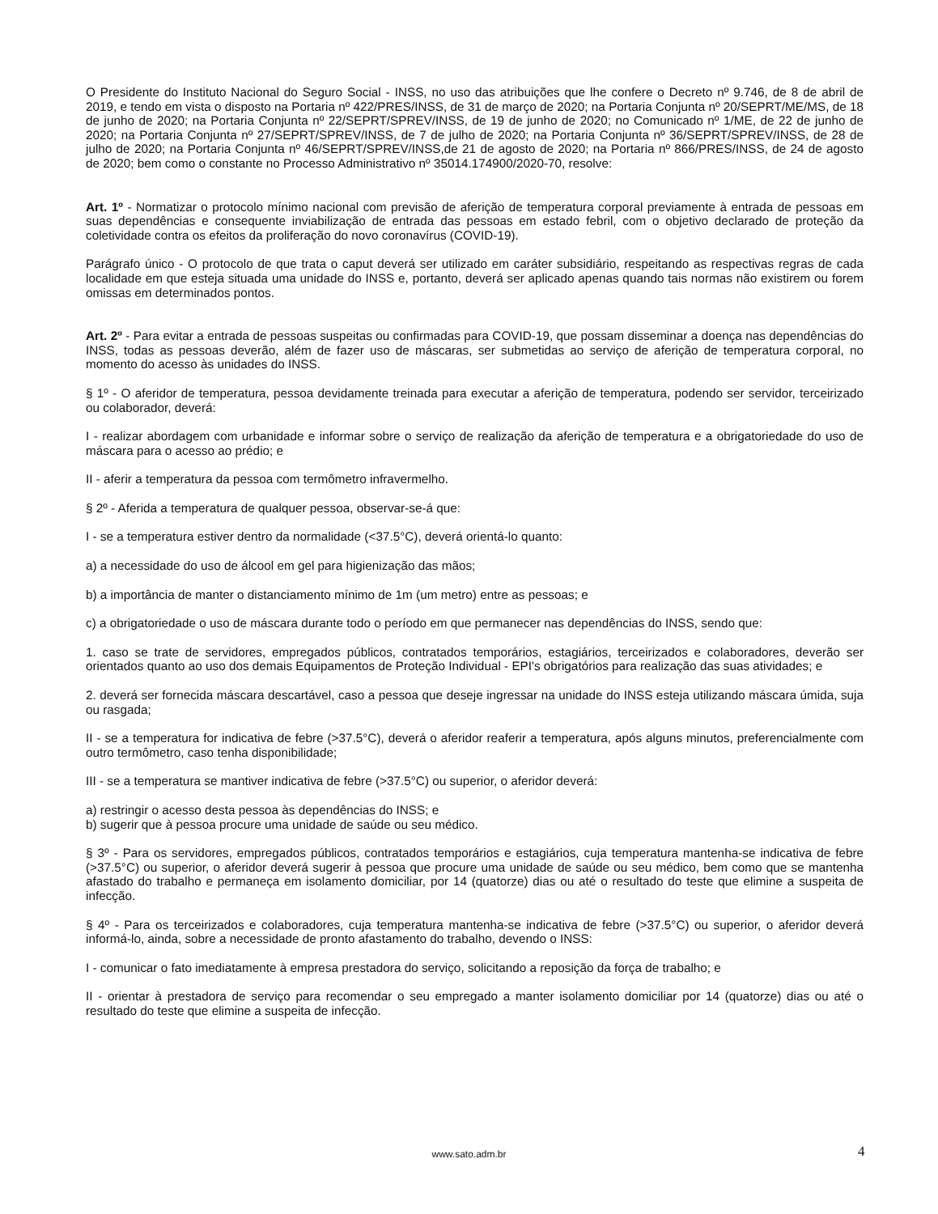O Presidente do Instituto Nacional do Seguro Social - INSS, no uso das atribuições que lhe confere o Decreto nº 9.746, de 8 de abril de 2019, e tendo em vista o disposto na Portaria nº 422/PRES/INSS, de 31 de março de 2020; na Portaria Conjunta nº 20/SEPRT/ME/MS, de 18 de junho de 2020; na Portaria Conjunta nº 22/SEPRT/SPREV/INSS, de 19 de junho de 2020; no Comunicado nº 1/ME, de 22 de junho de 2020; na Portaria Conjunta nº 27/SEPRT/SPREV/INSS, de 7 de julho de 2020; na Portaria Conjunta nº 36/SEPRT/SPREV/INSS, de 28 de julho de 2020; na Portaria Conjunta nº 46/SEPRT/SPREV/INSS,de 21 de agosto de 2020; na Portaria nº 866/PRES/INSS, de 24 de agosto de 2020; bem como o constante no Processo Administrativo nº 35014.174900/2020-70, resolve:
Art. 1º - Normatizar o protocolo mínimo nacional com previsão de aferição de temperatura corporal previamente à entrada de pessoas em suas dependências e consequente inviabilização de entrada das pessoas em estado febril, com o objetivo declarado de proteção da coletividade contra os efeitos da proliferação do novo coronavírus (COVID-19).
Parágrafo único - O protocolo de que trata o caput deverá ser utilizado em caráter subsidiário, respeitando as respectivas regras de cada localidade em que esteja situada uma unidade do INSS e, portanto, deverá ser aplicado apenas quando tais normas não existirem ou forem omissas em determinados pontos.
Art. 2º - Para evitar a entrada de pessoas suspeitas ou confirmadas para COVID-19, que possam disseminar a doença nas dependências do INSS, todas as pessoas deverão, além de fazer uso de máscaras, ser submetidas ao serviço de aferição de temperatura corporal, no momento do acesso às unidades do INSS.
§ 1º - O aferidor de temperatura, pessoa devidamente treinada para executar a aferição de temperatura, podendo ser servidor, terceirizado ou colaborador, deverá:
I - realizar abordagem com urbanidade e informar sobre o serviço de realização da aferição de temperatura e a obrigatoriedade do uso de máscara para o acesso ao prédio; e
II - aferir a temperatura da pessoa com termômetro infravermelho.
§ 2º - Aferida a temperatura de qualquer pessoa, observar-se-á que:
I - se a temperatura estiver dentro da normalidade (<37.5°C), deverá orientá-lo quanto:
a) a necessidade do uso de álcool em gel para higienização das mãos;
b) a importância de manter o distanciamento mínimo de 1m (um metro) entre as pessoas; e
c) a obrigatoriedade o uso de máscara durante todo o período em que permanecer nas dependências do INSS, sendo que:
1. caso se trate de servidores, empregados públicos, contratados temporários, estagiários, terceirizados e colaboradores, deverão ser orientados quanto ao uso dos demais Equipamentos de Proteção Individual - EPI's obrigatórios para realização das suas atividades; e
2. deverá ser fornecida máscara descartável, caso a pessoa que deseje ingressar na unidade do INSS esteja utilizando máscara úmida, suja ou rasgada;
II - se a temperatura for indicativa de febre (>37.5°C), deverá o aferidor reaferir a temperatura, após alguns minutos, preferencialmente com outro termômetro, caso tenha disponibilidade;
III - se a temperatura se mantiver indicativa de febre (>37.5°C) ou superior, o aferidor deverá:
a) restringir o acesso desta pessoa às dependências do INSS; e
b) sugerir que à pessoa procure uma unidade de saúde ou seu médico.
§ 3º - Para os servidores, empregados públicos, contratados temporários e estagiários, cuja temperatura mantenha-se indicativa de febre (>37.5°C) ou superior, o aferidor deverá sugerir à pessoa que procure uma unidade de saúde ou seu médico, bem como que se mantenha afastado do trabalho e permaneça em isolamento domiciliar, por 14 (quatorze) dias ou até o resultado do teste que elimine a suspeita de infecção.
§ 4º - Para os terceirizados e colaboradores, cuja temperatura mantenha-se indicativa de febre (>37.5°C) ou superior, o aferidor deverá informá-lo, ainda, sobre a necessidade de pronto afastamento do trabalho, devendo o INSS:
I - comunicar o fato imediatamente à empresa prestadora do serviço, solicitando a reposição da força de trabalho; e
II - orientar à prestadora de serviço para recomendar o seu empregado a manter isolamento domiciliar por 14 (quatorze) dias ou até o resultado do teste que elimine a suspeita de infecção.
www.sato.adm.br 4